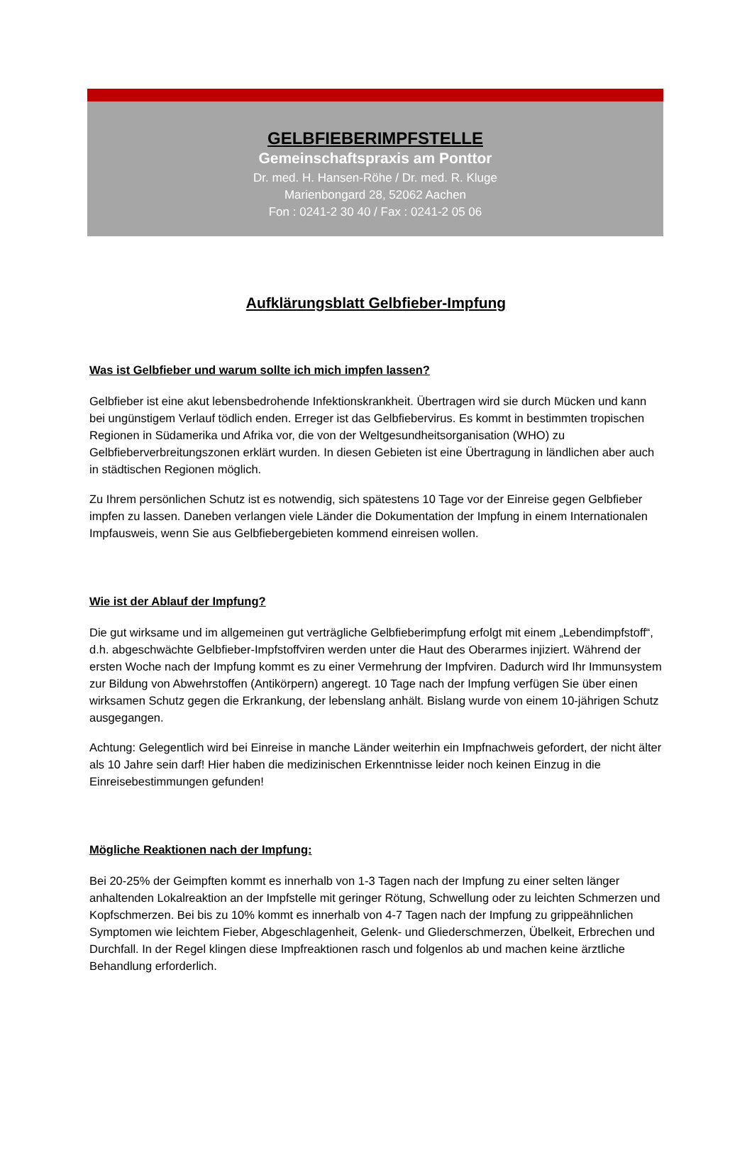GELBFIEBERIMPFSTELLE
Gemeinschaftspraxis am Ponttor
Dr. med. H. Hansen-Röhe / Dr. med. R. Kluge
Marienbongard 28, 52062 Aachen
Fon : 0241-2 30 40 / Fax : 0241-2 05 06
Aufklärungsblatt Gelbfieber-Impfung
Was ist Gelbfieber und warum sollte ich mich impfen lassen?
Gelbfieber ist eine akut lebensbedrohende Infektionskrankheit. Übertragen wird sie durch Mücken und kann bei ungünstigem Verlauf tödlich enden. Erreger ist das Gelbfiebervirus. Es kommt in bestimmten tropischen Regionen in Südamerika und Afrika vor, die von der Weltgesundheitsorganisation (WHO) zu Gelbfieberverbreitungszonen erklärt wurden. In diesen Gebieten ist eine Übertragung in ländlichen aber auch in städtischen Regionen möglich.
Zu Ihrem persönlichen Schutz ist es notwendig, sich spätestens 10 Tage vor der Einreise gegen Gelbfieber impfen zu lassen. Daneben verlangen viele Länder die Dokumentation der Impfung in einem Internationalen Impfausweis, wenn Sie aus Gelbfiebergebieten kommend einreisen wollen.
Wie ist der Ablauf der Impfung?
Die gut wirksame und im allgemeinen gut verträgliche Gelbfieberimpfung erfolgt mit einem „Lebendimpfstoff“, d.h. abgeschwächte Gelbfieber-Impfstoffviren werden unter die Haut des Oberarmes injiziert. Während der ersten Woche nach der Impfung kommt es zu einer Vermehrung der Impfviren. Dadurch wird Ihr Immunsystem zur Bildung von Abwehrstoffen (Antikörpern) angeregt. 10 Tage nach der Impfung verfügen Sie über einen wirksamen Schutz gegen die Erkrankung, der lebenslang anhält. Bislang wurde von einem 10-jährigen Schutz ausgegangen.
Achtung: Gelegentlich wird bei Einreise in manche Länder weiterhin ein Impfnachweis gefordert, der nicht älter als 10 Jahre sein darf! Hier haben die medizinischen Erkenntnisse leider noch keinen Einzug in die Einreisebestimmungen gefunden!
Mögliche Reaktionen nach der Impfung:
Bei 20-25% der Geimpften kommt es innerhalb von 1-3 Tagen nach der Impfung zu einer selten länger anhaltenden Lokalreaktion an der Impfstelle mit geringer Rötung, Schwellung oder zu leichten Schmerzen und Kopfschmerzen. Bei bis zu 10% kommt es innerhalb von 4-7 Tagen nach der Impfung zu grippeähnlichen Symptomen wie leichtem Fieber, Abgeschlagenheit, Gelenk- und Gliederschmerzen, Übelkeit, Erbrechen und Durchfall. In der Regel klingen diese Impfreaktionen rasch und folgenlos ab und machen keine ärztliche Behandlung erforderlich.